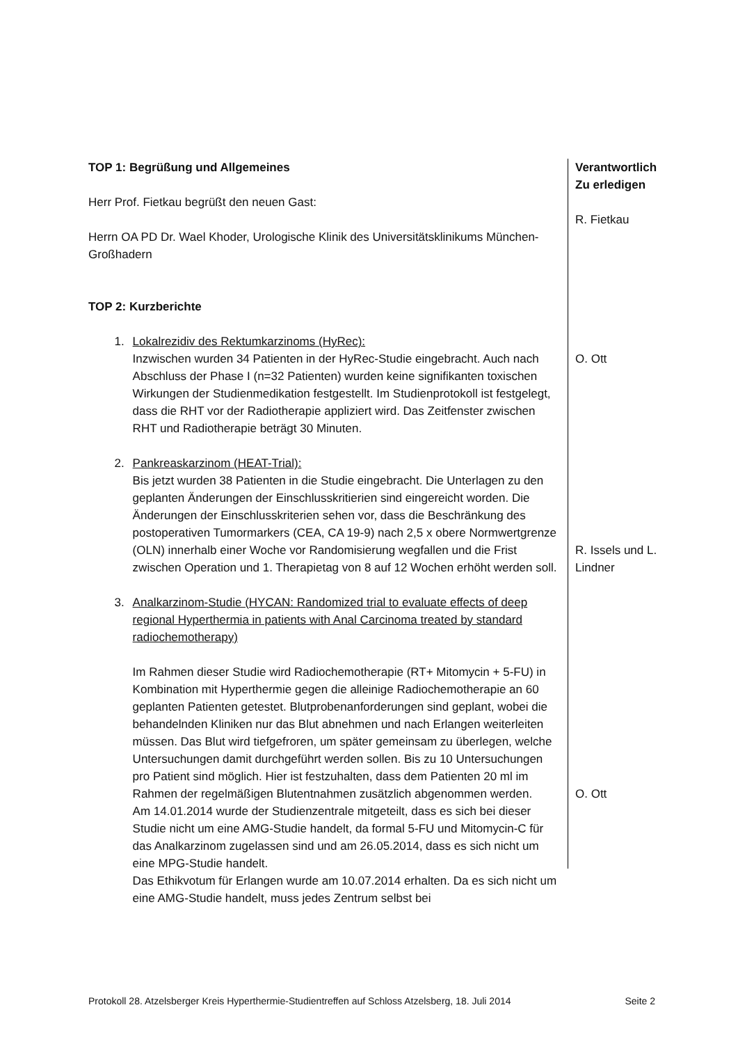TOP 1: Begrüßung und Allgemeines
Herr Prof. Fietkau begrüßt den neuen Gast:
Herrn OA PD Dr. Wael Khoder, Urologische Klinik des Universitätsklinikums München-Großhadern
TOP 2: Kurzberichte
1. Lokalrezidiv des Rektumkarzinoms (HyRec):
Inzwischen wurden 34 Patienten in der HyRec-Studie eingebracht. Auch nach Abschluss der Phase I (n=32 Patienten) wurden keine signifikanten toxischen Wirkungen der Studienmedikation festgestellt. Im Studienprotokoll ist festgelegt, dass die RHT vor der Radiotherapie appliziert wird. Das Zeitfenster zwischen RHT und Radiotherapie beträgt 30 Minuten.
2. Pankreaskarzinom (HEAT-Trial):
Bis jetzt wurden 38 Patienten in die Studie eingebracht. Die Unterlagen zu den geplanten Änderungen der Einschlusskritierien sind eingereicht worden. Die Änderungen der Einschlusskriterien sehen vor, dass die Beschränkung des postoperativen Tumormarkers (CEA, CA 19-9) nach 2,5 x obere Normwertgrenze (OLN) innerhalb einer Woche vor Randomisierung wegfallen und die Frist zwischen Operation und 1. Therapietag von 8 auf 12 Wochen erhöht werden soll.
3. Analkarzinom-Studie (HYCAN: Randomized trial to evaluate effects of deep regional Hyperthermia in patients with Anal Carcinoma treated by standard radiochemotherapy)
Im Rahmen dieser Studie wird Radiochemotherapie (RT+ Mitomycin + 5-FU) in Kombination mit Hyperthermie gegen die alleinige Radiochemotherapie an 60 geplanten Patienten getestet. Blutprobenanforderungen sind geplant, wobei die behandelnden Kliniken nur das Blut abnehmen und nach Erlangen weiterleiten müssen. Das Blut wird tiefgefroren, um später gemeinsam zu überlegen, welche Untersuchungen damit durchgeführt werden sollen. Bis zu 10 Untersuchungen pro Patient sind möglich. Hier ist festzuhalten, dass dem Patienten 20 ml im Rahmen der regelmäßigen Blutentnahmen zusätzlich abgenommen werden.
Am 14.01.2014 wurde der Studienzentrale mitgeteilt, dass es sich bei dieser Studie nicht um eine AMG-Studie handelt, da formal 5-FU und Mitomycin-C für das Analkarzinom zugelassen sind und am 26.05.2014, dass es sich nicht um eine MPG-Studie handelt.
Das Ethikvotum für Erlangen wurde am 10.07.2014 erhalten. Da es sich nicht um eine AMG-Studie handelt, muss jedes Zentrum selbst bei
Verantwortlich
Zu erledigen
R. Fietkau
O. Ott
R. Issels und L. Lindner
O. Ott
Protokoll 28. Atzelsberger Kreis Hyperthermie-Studientreffen auf Schloss Atzelsberg, 18. Juli 2014 Seite 2